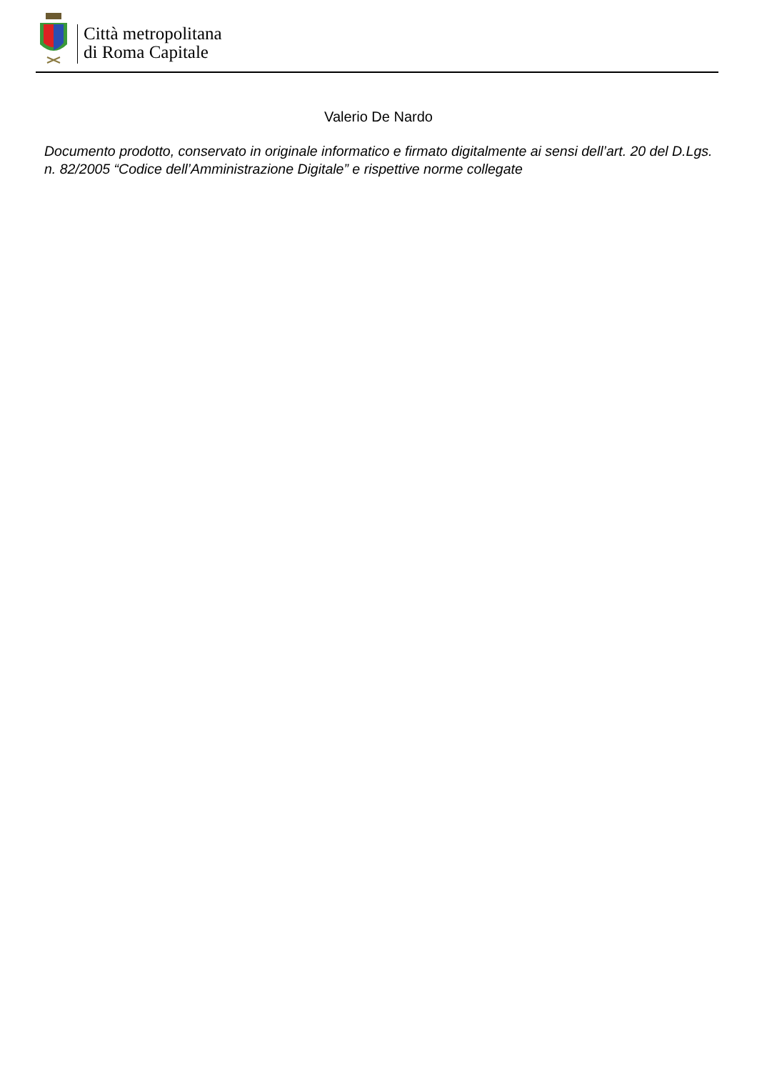Città metropolitana
di Roma Capitale
Valerio De Nardo
Documento prodotto, conservato in originale informatico e firmato digitalmente ai sensi dell’art. 20 del D.Lgs. n. 82/2005 “Codice dell’Amministrazione Digitale” e rispettive norme collegate